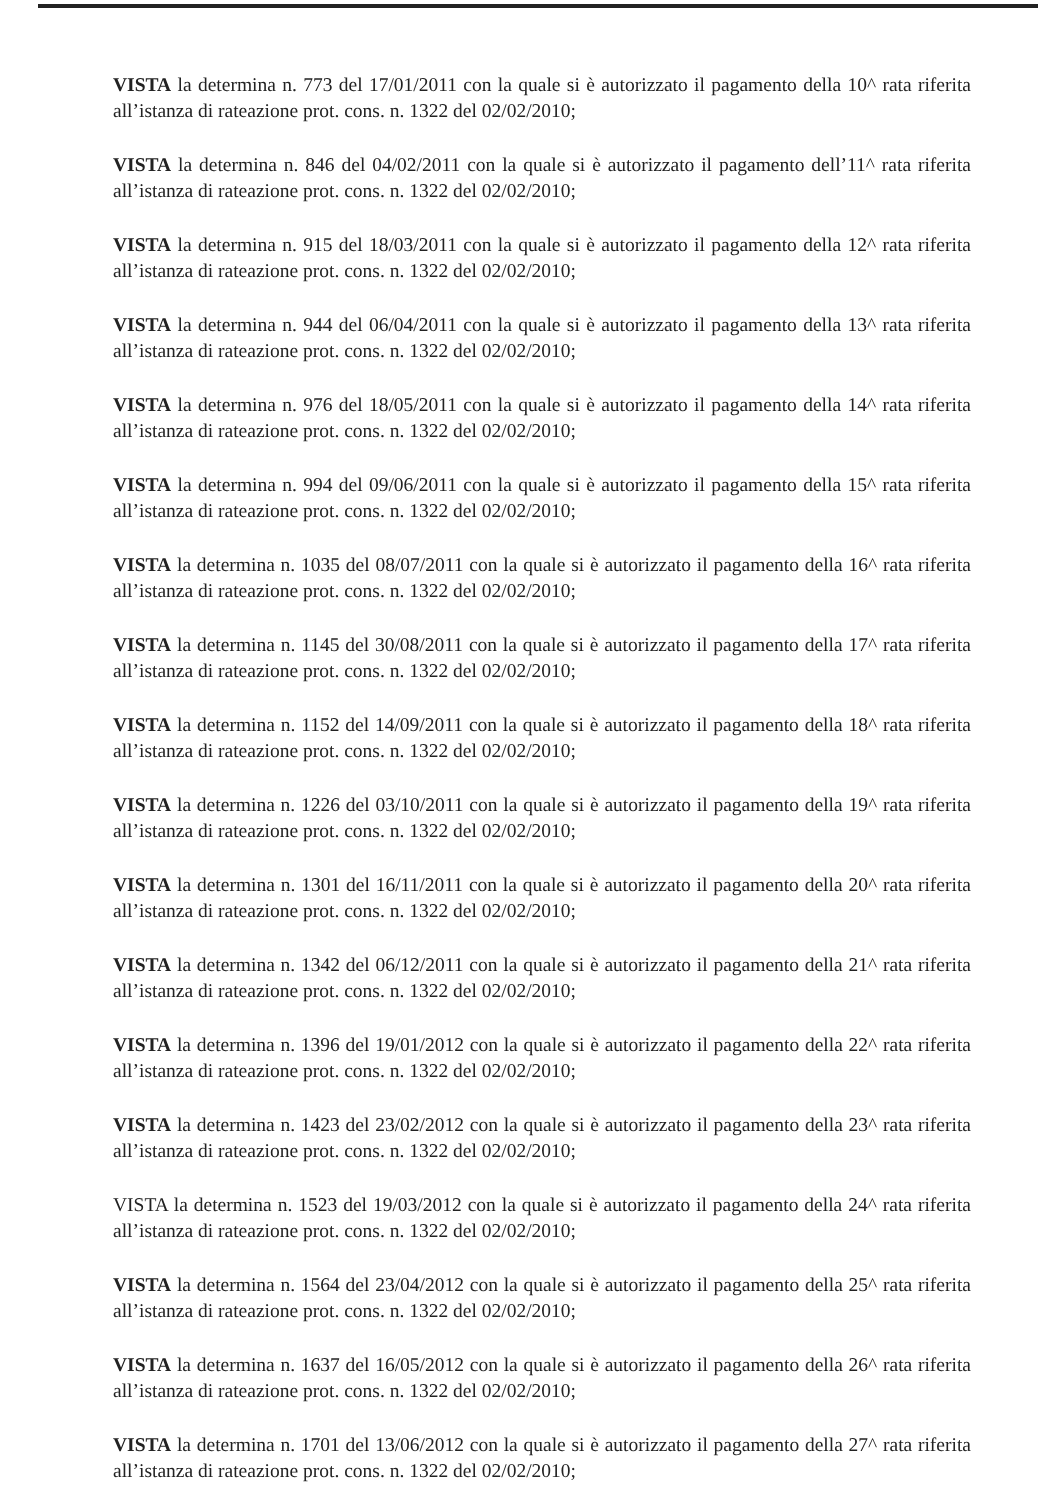VISTA la determina n. 773 del 17/01/2011 con la quale si è autorizzato il pagamento della 10^ rata riferita all’istanza di rateazione prot. cons. n. 1322 del 02/02/2010;
VISTA la determina n. 846 del 04/02/2011 con la quale si è autorizzato il pagamento dell’11^ rata riferita all’istanza di rateazione prot. cons. n. 1322 del 02/02/2010;
VISTA la determina n. 915 del 18/03/2011 con la quale si è autorizzato il pagamento della 12^ rata riferita all’istanza di rateazione prot. cons. n. 1322 del 02/02/2010;
VISTA la determina n. 944 del 06/04/2011 con la quale si è autorizzato il pagamento della 13^ rata riferita all’istanza di rateazione prot. cons. n. 1322 del 02/02/2010;
VISTA la determina n. 976 del 18/05/2011 con la quale si è autorizzato il pagamento della 14^ rata riferita all’istanza di rateazione prot. cons. n. 1322 del 02/02/2010;
VISTA la determina n. 994 del 09/06/2011 con la quale si è autorizzato il pagamento della 15^ rata riferita all’istanza di rateazione prot. cons. n. 1322 del 02/02/2010;
VISTA la determina n. 1035 del 08/07/2011 con la quale si è autorizzato il pagamento della 16^ rata riferita all’istanza di rateazione prot. cons. n. 1322 del 02/02/2010;
VISTA la determina n. 1145 del 30/08/2011 con la quale si è autorizzato il pagamento della 17^ rata riferita all’istanza di rateazione prot. cons. n. 1322 del 02/02/2010;
VISTA la determina n. 1152 del 14/09/2011 con la quale si è autorizzato il pagamento della 18^ rata riferita all’istanza di rateazione prot. cons. n. 1322 del 02/02/2010;
VISTA la determina n. 1226 del 03/10/2011 con la quale si è autorizzato il pagamento della 19^ rata riferita all’istanza di rateazione prot. cons. n. 1322 del 02/02/2010;
VISTA la determina n. 1301 del 16/11/2011 con la quale si è autorizzato il pagamento della 20^ rata riferita all’istanza di rateazione prot. cons. n. 1322 del 02/02/2010;
VISTA la determina n. 1342 del 06/12/2011 con la quale si è autorizzato il pagamento della 21^ rata riferita all’istanza di rateazione prot. cons. n. 1322 del 02/02/2010;
VISTA la determina n. 1396 del 19/01/2012 con la quale si è autorizzato il pagamento della 22^ rata riferita all’istanza di rateazione prot. cons. n. 1322 del 02/02/2010;
VISTA la determina n. 1423 del 23/02/2012 con la quale si è autorizzato il pagamento della 23^ rata riferita all’istanza di rateazione prot. cons. n. 1322 del 02/02/2010;
VISTA la determina n. 1523 del 19/03/2012 con la quale si è autorizzato il pagamento della 24^ rata riferita all’istanza di rateazione prot. cons. n. 1322 del 02/02/2010;
VISTA la determina n. 1564 del 23/04/2012 con la quale si è autorizzato il pagamento della 25^ rata riferita all’istanza di rateazione prot. cons. n. 1322 del 02/02/2010;
VISTA la determina n. 1637 del 16/05/2012 con la quale si è autorizzato il pagamento della 26^ rata riferita all’istanza di rateazione prot. cons. n. 1322 del 02/02/2010;
VISTA la determina n. 1701 del 13/06/2012 con la quale si è autorizzato il pagamento della 27^ rata riferita all’istanza di rateazione prot. cons. n. 1322 del 02/02/2010;